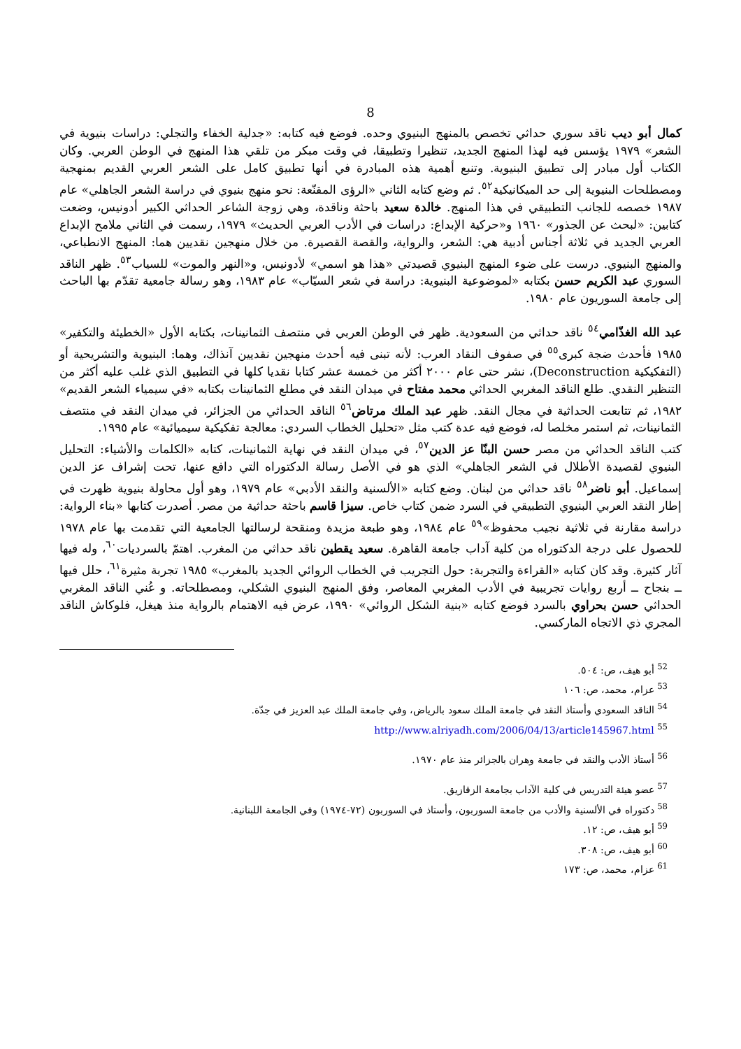8
كمال أبو ديب ناقد سوري حداثي تخصص بالمنهج البنيوي وحده. فوضع فيه كتابه: «جدلية الخفاء والتجلي: دراسات بنيوية في الشعر» ١٩٧٩ يؤسس فيه لهذا المنهج الجديد، تنظيرا وتطبيقا، في وقت مبكر من تلقي هذا المنهج في الوطن العربي. وكان الكتاب أول مبادر إلى تطبيق البنيوية. وتنبع أهمية هذه المبادرة في أنها تطبيق كامل على الشعر العربي القديم بمنهجية ومصطلحات البنيوية إلى حد الميكانيكية<sup>٥٢</sup>. ثم وضع كتابه الثاني «الرؤى المقنّعة: نحو منهج بنيوي في دراسة الشعر الجاهلي» عام ١٩٨٧ خصصه للجانب التطبيقي في هذا المنهج. خالدة سعيد باحثة وناقدة، وهي زوجة الشاعر الحداثي الكبير أدونيس، وضعت كتابين: «لبحث عن الجذور» ١٩٦٠ و«حركية الإبداع: دراسات في الأدب العربي الحديث» ١٩٧٩، رسمت في الثاني ملامح الإبداع العربي الجديد في ثلاثة أجناس أدبية هي: الشعر، والرواية، والقصة القصيرة. من خلال منهجين نقديين هما: المنهج الانطباعي، والمنهج البنيوي. درست على ضوء المنهج البنيوي قصيدتي «هذا هو اسمي» لأدونيس، و«النهر والموت» للسياب<sup>٥٣</sup>. ظهر الناقد السوري عبد الكريم حسن بكتابه «لموضوعية البنيوية: دراسة في شعر السيّاب» عام ١٩٨٣، وهو رسالة جامعية تقدّم بها الباحث إلى جامعة السوريون عام ١٩٨٠.
عبد الله الغذّامي<sup>٥٤</sup> ناقد حداثي من السعودية. ظهر في الوطن العربي في منتصف الثمانينات، بكتابه الأول «الخطيئة والتكفير» ١٩٨٥ فأحدث ضجة كبرى<sup>٥٥</sup> في صفوف النقاد العرب: لأنه تبنى فيه أحدث منهجين نقديين آنذاك، وهما: البنيوية والتشريحية أو (التفكيكية Deconstruction)، نشر حتى عام ٢٠٠٠ أكثر من خمسة عشر كتابا نقديا كلها في التطبيق الذي غلب عليه أكثر من التنظير النقدي. طلع الناقد المغربي الحداثي محمد مفتاح في ميدان النقد في مطلع الثمانينات بكتابه «في سيمياء الشعر القديم» ١٩٨٢، ثم تتابعت الحداثية في مجال النقد. ظهر عبد الملك مرتاض<sup>٥٦</sup> الناقد الحداثي من الجزائر، في ميدان النقد في منتصف الثمانينات، ثم استمر مخلصا له، فوضع فيه عدة كتب مثل «تحليل الخطاب السردي: معالجة تفكيكية سيميائية» عام ١٩٩٥.
كتب الناقد الحداثي من مصر حسن البنّا عز الدين<sup>٥٧</sup>، في ميدان النقد في نهاية الثمانينات، كتابه «الكلمات والأشياء: التحليل البنيوي لقصيدة الأطلال في الشعر الجاهلي» الذي هو في الأصل رسالة الدكتوراه التي دافع عنها، تحت إشراف عز الدين إسماعيل. أبو ناضر<sup>٥٨</sup> ناقد حداثي من لبنان. وضع كتابه «الألسنية والنقد الأدبي» عام ١٩٧٩، وهو أول محاولة بنيوية ظهرت في إطار النقد العربي البنيوي التطبيقي في السرد ضمن كتاب خاص. سيزا قاسم باحثة حداثية من مصر. أصدرت كتابها «بناء الرواية: دراسة مقارنة في ثلاثية نجيب محفوظ»<sup>٥٩</sup> عام ١٩٨٤، وهو طبعة مزيدة ومنقحة لرسالتها الجامعية التي تقدمت بها عام ١٩٧٨ للحصول على درجة الدكتوراه من كلية آداب جامعة القاهرة. سعيد يقطين ناقد حداثي من المغرب. اهتمّ بالسرديات<sup>٦٠</sup>، وله فيها آثار كثيرة. وقد كان كتابه «القراءة والتجربة: حول التجريب في الخطاب الروائي الجديد بالمغرب» ١٩٨٥ تجربة مثيرة<sup>٦١</sup>، حلل فيها ــ بنجاح ــ أربع روايات تجريبية في الأدب المغربي المعاصر، وفق المنهج البنيوي الشكلي، ومصطلحاته. و عُني الناقد المغربي الحداثي حسن بحراوي بالسرد فوضع كتابه «بنية الشكل الروائي» ١٩٩٠، عرض فيه الاهتمام بالرواية منذ هيغل، فلوكاش الناقد المجري ذي الاتجاه الماركسي.
<sup>52</sup> أبو هيف، ص: ٥٠٤.
<sup>53</sup> عزام، محمد، ص: ١٠٦
<sup>54</sup> الناقد السعودي وأستاذ النقد في جامعة الملك سعود بالرياض، وفي جامعة الملك عبد العزيز في جدّة.
<sup>55</sup> http://www.alriyadh.com/2006/04/13/article145967.html
<sup>56</sup> أستاذ الأدب والنقد في جامعة وهران بالجزائر منذ عام ١٩٧٠.
<sup>57</sup> عضو هيئة التدريس في كلية الآداب بجامعة الزقازيق.
<sup>58</sup> دكتوراه في الألسنية والأدب من جامعة السوربون، وأستاذ في السوربون (٧٢-١٩٧٤) وفي الجامعة اللبنانية.
<sup>59</sup> أبو هيف، ص: ١٢.
<sup>60</sup> أبو هيف، ص: ٣٠٨.
<sup>61</sup> عزام، محمد، ص: ١٧٣